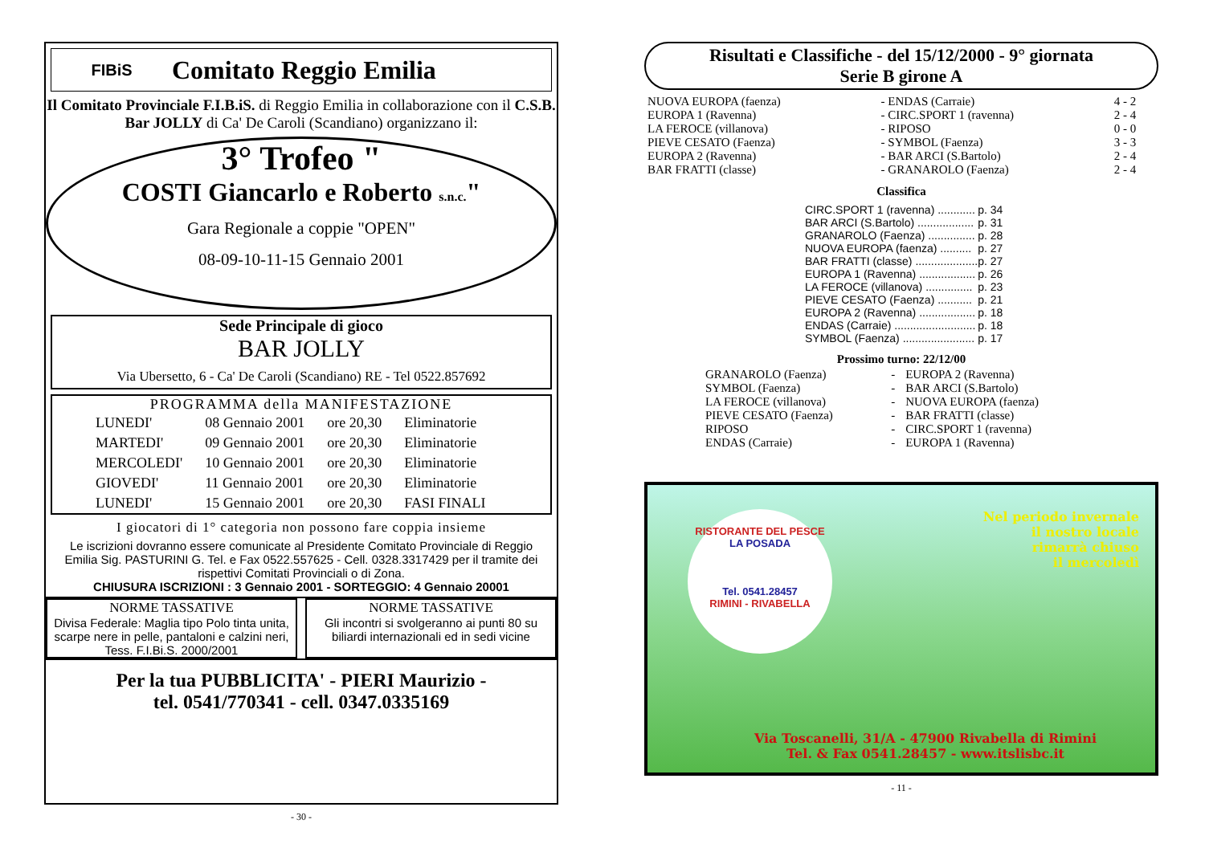FIBiS
Comitato Reggio Emilia
Il Comitato Provinciale F.I.B.iS. di Reggio Emilia in collaborazione con il C.S.B. Bar JOLLY di Ca' De Caroli (Scandiano) organizzano il:
3° Trofeo "
COSTI Giancarlo e Roberto s.n.c."
Gara Regionale a coppie "OPEN"
08-09-10-11-15 Gennaio 2001
Sede Principale di gioco
BAR JOLLY
Via Ubersetto, 6 - Ca' De Caroli (Scandiano) RE - Tel 0522.857692
PROGRAMMA della MANIFESTAZIONE
| LUNEDI' | 08 Gennaio 2001 | ore 20,30 | Eliminatorie |
| MARTEDI' | 09 Gennaio 2001 | ore 20,30 | Eliminatorie |
| MERCOLEDI' | 10 Gennaio 2001 | ore 20,30 | Eliminatorie |
| GIOVEDI' | 11 Gennaio 2001 | ore 20,30 | Eliminatorie |
| LUNEDI' | 15 Gennaio 2001 | ore 20,30 | FASI FINALI |
I giocatori di 1° categoria non possono fare coppia insieme
Le iscrizioni dovranno essere comunicate al Presidente Comitato Provinciale di Reggio Emilia Sig. PASTURINI G. Tel. e Fax 0522.557625 - Cell. 0328.3317429 per il tramite dei rispettivi Comitati Provinciali o di Zona.
CHIUSURA ISCRIZIONI : 3 Gennaio 2001 - SORTEGGIO: 4 Gennaio 20001
NORME TASSATIVE
Divisa Federale: Maglia tipo Polo tinta unita, scarpe nere in pelle, pantaloni e calzini neri, Tess. F.I.Bi.S. 2000/2001
NORME TASSATIVE
Gli incontri si svolgeranno ai punti 80 su biliardi internazionali ed in sedi vicine
Per la tua PUBBLICITA' - PIERI Maurizio -
tel. 0541/770341 - cell. 0347.0335169
- 30 -
Risultati e Classifiche - del 15/12/2000 - 9° giornata
Serie B girone A
| NUOVA EUROPA (faenza) | - ENDAS (Carraie) | 4 - 2 |
| EUROPA 1 (Ravenna) | - CIRC.SPORT 1 (ravenna) | 2 - 4 |
| LA FEROCE (villanova) | - RIPOSO | 0 - 0 |
| PIEVE CESATO (Faenza) | - SYMBOL (Faenza) | 3 - 3 |
| EUROPA 2 (Ravenna) | - BAR ARCI (S.Bartolo) | 2 - 4 |
| BAR FRATTI (classe) | - GRANAROLO (Faenza) | 2 - 4 |
Classifica
| CIRC.SPORT 1 (ravenna) ............ | p. 34 |
| BAR ARCI (S.Bartolo) .................. | p. 31 |
| GRANAROLO (Faenza) ............... | p. 28 |
| NUOVA EUROPA (faenza) .......... | p. 27 |
| BAR FRATTI (classe) .................... | p. 27 |
| EUROPA 1 (Ravenna) .................. | p. 26 |
| LA FEROCE (villanova) ............... | p. 23 |
| PIEVE CESATO (Faenza) ........... | p. 21 |
| EUROPA 2 (Ravenna) .................. | p. 18 |
| ENDAS (Carraie) .......................... | p. 18 |
| SYMBOL (Faenza) ....................... | p. 17 |
Prossimo turno: 22/12/00
| GRANAROLO (Faenza) | - | EUROPA 2 (Ravenna) |
| SYMBOL (Faenza) | - | BAR ARCI (S.Bartolo) |
| LA FEROCE (villanova) | - | NUOVA EUROPA (faenza) |
| PIEVE CESATO (Faenza) | - | BAR FRATTI (classe) |
| RIPOSO | - | CIRC.SPORT 1 (ravenna) |
| ENDAS (Carraie) | - | EUROPA 1 (Ravenna) |
RISTORANTE DEL PESCE
LA POSADA
Tel. 0541.28457
RIMINI - RIVABELLA
Nel periodo invernale
il nostro locale
rimarrà chiuso
il mercoledì
Via Toscanelli, 31/A - 47900 Rivabella di Rimini
Tel. & Fax 0541.28457 - www.itslisbc.it
- 11 -